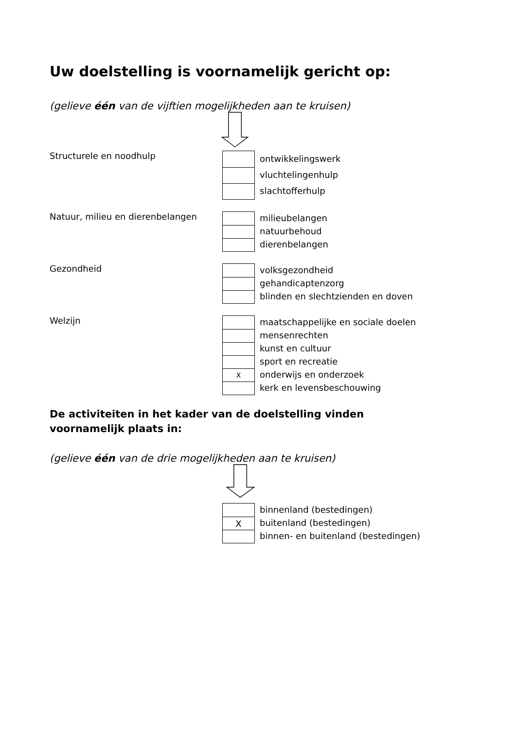Uw doelstelling is voornamelijk gericht op:
(gelieve één van de vijftien mogelijkheden aan te kruisen)
Structurele en noodhulp
ontwikkelingswerk
vluchtelingenhulp
slachtofferhulp
Natuur, milieu en dierenbelangen
milieubelangen
natuurbehoud
dierenbelangen
Gezondheid
volksgezondheid
gehandicaptenzorg
blinden en slechtzienden en doven
Welzijn
X
maatschappelijke en sociale doelen
mensenrechten
kunst en cultuur
sport en recreatie
onderwijs en onderzoek
kerk en levensbeschouwing
De activiteiten in het kader van de doelstelling vinden
voornamelijk plaats in:
(gelieve één van de drie mogelijkheden aan te kruisen)
X
binnenland (bestedingen)
buitenland (bestedingen)
binnen- en buitenland (bestedingen)